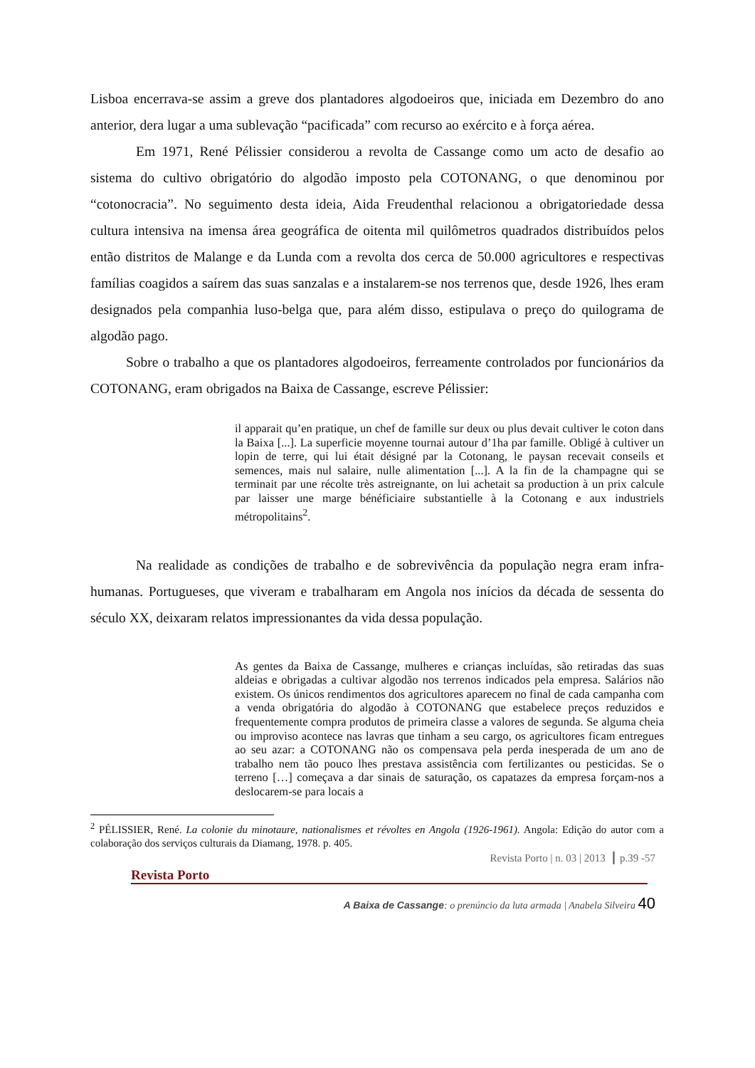Lisboa encerrava-se assim a greve dos plantadores algodoeiros que, iniciada em Dezembro do ano anterior, dera lugar a uma sublevação “pacificada” com recurso ao exército e à força aérea.
Em 1971, René Pélissier considerou a revolta de Cassange como um acto de desafio ao sistema do cultivo obrigatório do algodão imposto pela COTONANG, o que denominou por “cotonocracia”. No seguimento desta ideia, Aida Freudenthal relacionou a obrigatoriedade dessa cultura intensiva na imensa área geográfica de oitenta mil quilômetros quadrados distribuídos pelos então distritos de Malange e da Lunda com a revolta dos cerca de 50.000 agricultores e respectivas famílias coagidos a saírem das suas sanzalas e a instalarem-se nos terrenos que, desde 1926, lhes eram designados pela companhia luso-belga que, para além disso, estipulava o preço do quilograma de algodão pago.
Sobre o trabalho a que os plantadores algodoeiros, ferreamente controlados por funcionários da COTONANG, eram obrigados na Baixa de Cassange, escreve Pélissier:
il apparait qu’en pratique, un chef de famille sur deux ou plus devait cultiver le coton dans la Baixa [...]. La superficie moyenne tournai autour d’1ha par famille. Obligé à cultiver un lopin de terre, qui lui était désigné par la Cotonang, le paysan recevait conseils et semences, mais nul salaire, nulle alimentation [...]. A la fin de la champagne qui se terminait par une récolte très astreignante, on lui achetait sa production à un prix calcule par laisser une marge bénéficiaire substantielle à la Cotonang e aux industriels métropolitains<sup>2</sup>.
Na realidade as condições de trabalho e de sobrevivência da população negra eram infra-humanas. Portugueses, que viveram e trabalharam em Angola nos inícios da década de sessenta do século XX, deixaram relatos impressionantes da vida dessa população.
As gentes da Baixa de Cassange, mulheres e crianças incluídas, são retiradas das suas aldeias e obrigadas a cultivar algodão nos terrenos indicados pela empresa. Salários não existem. Os únicos rendimentos dos agricultores aparecem no final de cada campanha com a venda obrigatória do algodão à COTONANG que estabelece preços reduzidos e frequentemente compra produtos de primeira classe a valores de segunda. Se alguma cheia ou improviso acontece nas lavras que tinham a seu cargo, os agricultores ficam entregues ao seu azar: a COTONANG não os compensava pela perda inesperada de um ano de trabalho nem tão pouco lhes prestava assistência com fertilizantes ou pesticidas. Se o terreno […] começava a dar sinais de saturação, os capatazes da empresa forçam-nos a deslocarem-se para locais a
<sup>2</sup> PÉLISSIER, René. La colonie du minotaure, nationalismes et révoltes en Angola (1926-1961). Angola: Edição do autor com a colaboração dos serviços culturais da Diamang, 1978. p. 405.
Revista Porto | n. 03 | 2013 ┃ p.39 -57
Revista Porto
A Baixa de Cassange: o prenúncio da luta armada | Anabela Silveira 40